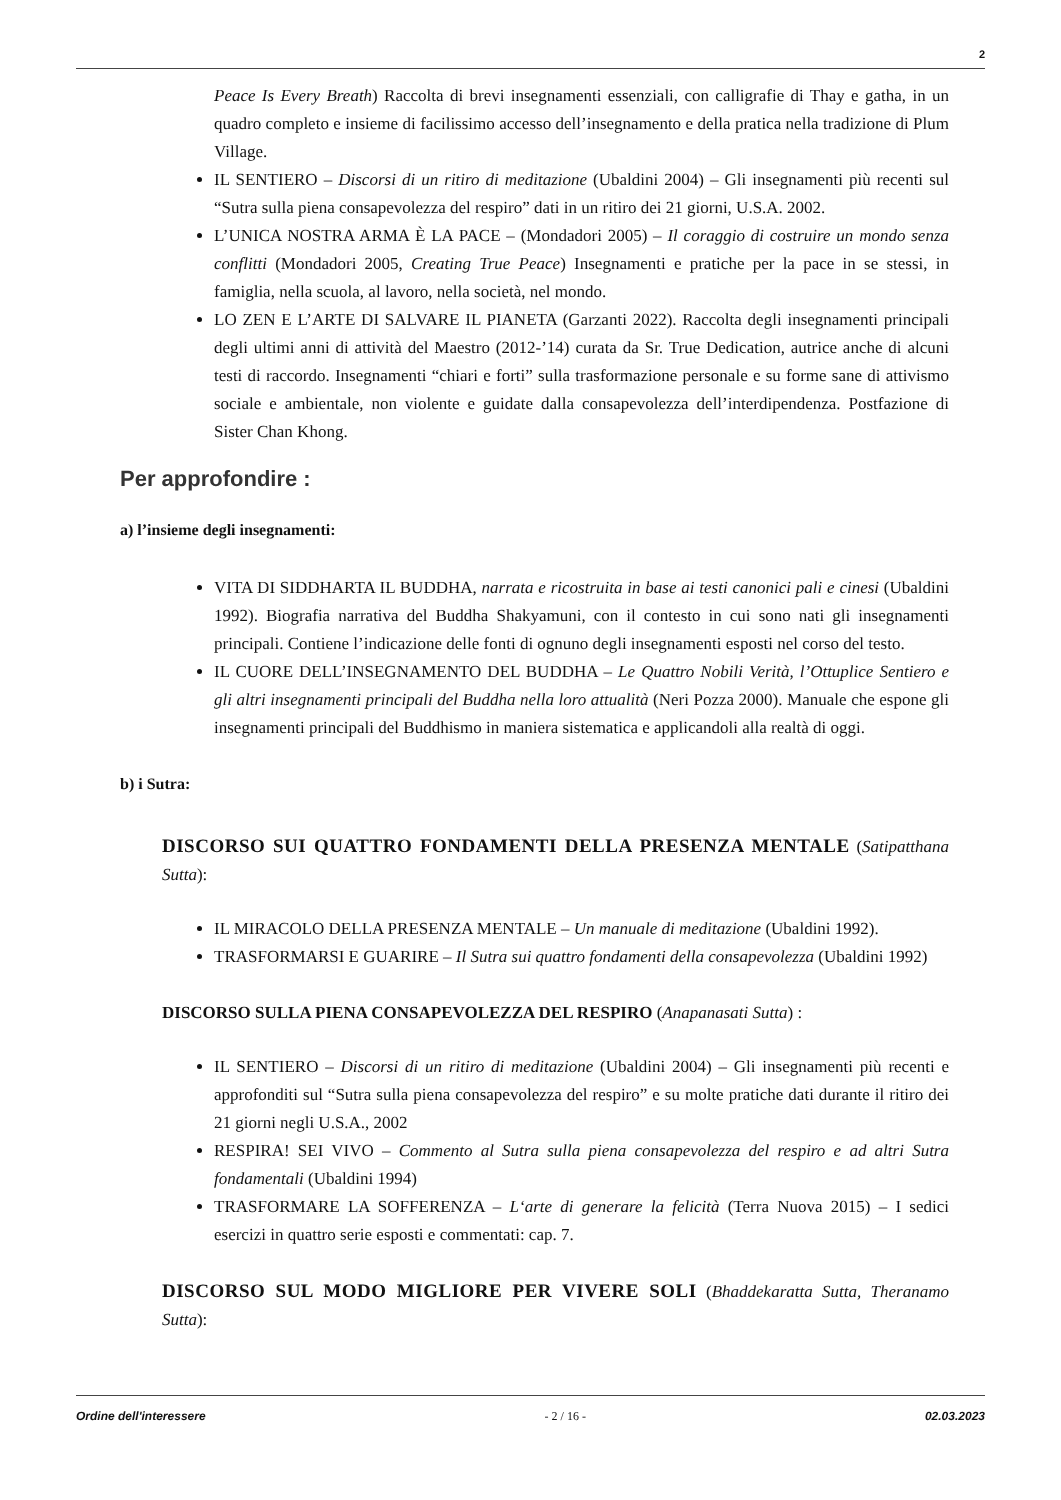2
Peace Is Every Breath) Raccolta di brevi insegnamenti essenziali, con calligrafie di Thay e gatha, in un quadro completo e insieme di facilissimo accesso dell’insegnamento e della pratica nella tradizione di Plum Village.
IL SENTIERO – Discorsi di un ritiro di meditazione (Ubaldini 2004) – Gli insegnamenti più recenti sul “Sutra sulla piena consapevolezza del respiro” dati in un ritiro dei 21 giorni, U.S.A. 2002.
L’UNICA NOSTRA ARMA È LA PACE – (Mondadori 2005) – Il coraggio di costruire un mondo senza conflitti (Mondadori 2005, Creating True Peace) Insegnamenti e pratiche per la pace in se stessi, in famiglia, nella scuola, al lavoro, nella società, nel mondo.
LO ZEN E L’ARTE DI SALVARE IL PIANETA (Garzanti 2022). Raccolta degli insegnamenti principali degli ultimi anni di attività del Maestro (2012-’14) curata da Sr. True Dedication, autrice anche di alcuni testi di raccordo. Insegnamenti “chiari e forti” sulla trasformazione personale e su forme sane di attivismo sociale e ambientale, non violente e guidate dalla consapevolezza dell’interdipendenza. Postfazione di Sister Chan Khong.
Per approfondire :
a) l’insieme degli insegnamenti:
VITA DI SIDDHARTA IL BUDDHA, narrata e ricostruita in base ai testi canonici pali e cinesi (Ubaldini 1992). Biografia narrativa del Buddha Shakyamuni, con il contesto in cui sono nati gli insegnamenti principali. Contiene l’indicazione delle fonti di ognuno degli insegnamenti esposti nel corso del testo.
IL CUORE DELL’INSEGNAMENTO DEL BUDDHA – Le Quattro Nobili Verità, l’Ottuplice Sentiero e gli altri insegnamenti principali del Buddha nella loro attualità (Neri Pozza 2000). Manuale che espone gli insegnamenti principali del Buddhismo in maniera sistematica e applicandoli alla realtà di oggi.
b) i Sutra:
DISCORSO SUI QUATTRO FONDAMENTI DELLA PRESENZA MENTALE (Satipatthana Sutta):
IL MIRACOLO DELLA PRESENZA MENTALE – Un manuale di meditazione (Ubaldini 1992).
TRASFORMARSI E GUARIRE – Il Sutra sui quattro fondamenti della consapevolezza (Ubaldini 1992)
DISCORSO SULLA PIENA CONSAPEVOLEZZA DEL RESPIRO (Anapanasati Sutta) :
IL SENTIERO – Discorsi di un ritiro di meditazione (Ubaldini 2004) – Gli insegnamenti più recenti e approfonditi sul “Sutra sulla piena consapevolezza del respiro” e su molte pratiche dati durante il ritiro dei 21 giorni negli U.S.A., 2002
RESPIRA! SEI VIVO – Commento al Sutra sulla piena consapevolezza del respiro e ad altri Sutra fondamentali (Ubaldini 1994)
TRASFORMARE LA SOFFERENZA – L‘arte di generare la felicità (Terra Nuova 2015) – I sedici esercizi in quattro serie esposti e commentati: cap. 7.
DISCORSO SUL MODO MIGLIORE PER VIVERE SOLI (Bhaddekaratta Sutta, Theranamo Sutta):
Ordine dell'interessere - 2 / 16 - 02.03.2023